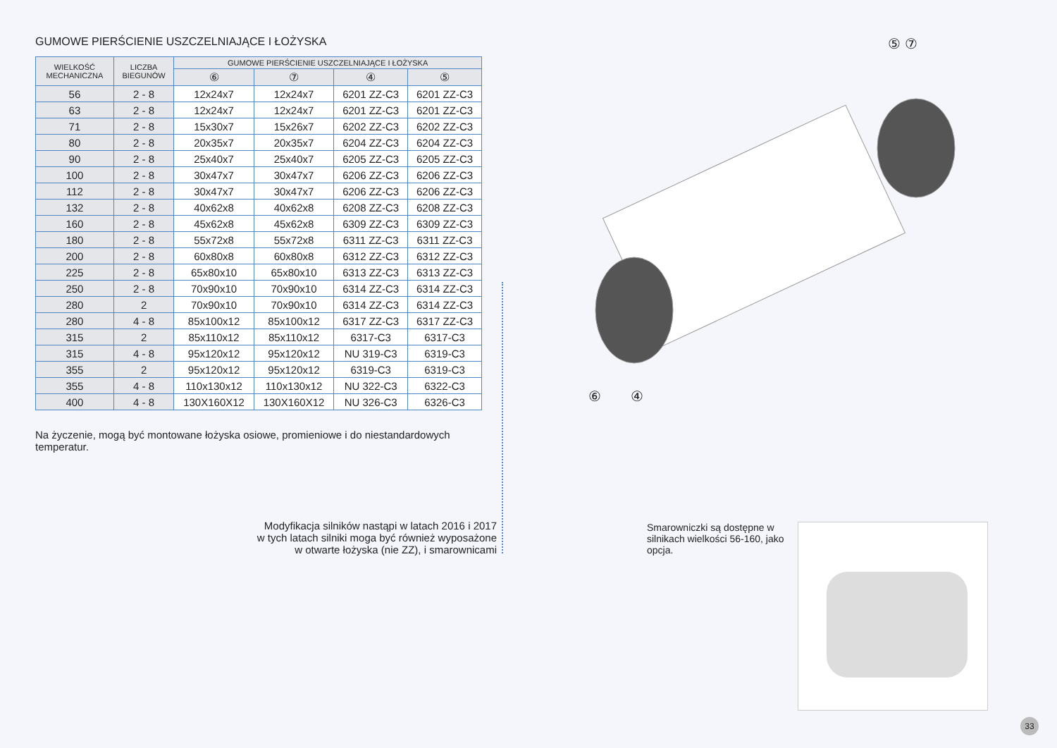GUMOWE PIERŚCIENIE USZCZELNIAJĄCE I ŁOŻYSKA
| WIELKOŚĆ MECHANICZNA | LICZBA BIEGUNÓW | GUMOWE PIERŚCIENIE USZCZELNIAJĄCE I ŁOŻYSKA | | | |
| --- | --- | --- | --- | --- | --- |
| | | ⑥ | ⑦ | ④ | ⑤ |
| 56 | 2 - 8 | 12x24x7 | 12x24x7 | 6201 ZZ-C3 | 6201 ZZ-C3 |
| 63 | 2 - 8 | 12x24x7 | 12x24x7 | 6201 ZZ-C3 | 6201 ZZ-C3 |
| 71 | 2 - 8 | 15x30x7 | 15x26x7 | 6202 ZZ-C3 | 6202 ZZ-C3 |
| 80 | 2 - 8 | 20x35x7 | 20x35x7 | 6204 ZZ-C3 | 6204 ZZ-C3 |
| 90 | 2 - 8 | 25x40x7 | 25x40x7 | 6205 ZZ-C3 | 6205 ZZ-C3 |
| 100 | 2 - 8 | 30x47x7 | 30x47x7 | 6206 ZZ-C3 | 6206 ZZ-C3 |
| 112 | 2 - 8 | 30x47x7 | 30x47x7 | 6206 ZZ-C3 | 6206 ZZ-C3 |
| 132 | 2 - 8 | 40x62x8 | 40x62x8 | 6208 ZZ-C3 | 6208 ZZ-C3 |
| 160 | 2 - 8 | 45x62x8 | 45x62x8 | 6309 ZZ-C3 | 6309 ZZ-C3 |
| 180 | 2 - 8 | 55x72x8 | 55x72x8 | 6311 ZZ-C3 | 6311 ZZ-C3 |
| 200 | 2 - 8 | 60x80x8 | 60x80x8 | 6312 ZZ-C3 | 6312 ZZ-C3 |
| 225 | 2 - 8 | 65x80x10 | 65x80x10 | 6313 ZZ-C3 | 6313 ZZ-C3 |
| 250 | 2 - 8 | 70x90x10 | 70x90x10 | 6314 ZZ-C3 | 6314 ZZ-C3 |
| 280 | 2 | 70x90x10 | 70x90x10 | 6314 ZZ-C3 | 6314 ZZ-C3 |
| 280 | 4 - 8 | 85x100x12 | 85x100x12 | 6317 ZZ-C3 | 6317 ZZ-C3 |
| 315 | 2 | 85x110x12 | 85x110x12 | 6317-C3 | 6317-C3 |
| 315 | 4 - 8 | 95x120x12 | 95x120x12 | NU 319-C3 | 6319-C3 |
| 355 | 2 | 95x120x12 | 95x120x12 | 6319-C3 | 6319-C3 |
| 355 | 4 - 8 | 110x130x12 | 110x130x12 | NU 322-C3 | 6322-C3 |
| 400 | 4 - 8 | 130X160X12 | 130X160X12 | NU 326-C3 | 6326-C3 |
Na życzenie, mogą być montowane łożyska osiowe, promieniowe i do niestandardowych temperatur.
Modyfikacja silników nastąpi w latach 2016 i 2017
w tych latach silniki moga być również wyposażone
w otwarte łożyska (nie ZZ), i smarownicami
⑤ ⑦
⑥ ④
Smarowniczki są dostępne w silnikach wielkości 56-160, jako opcja.
33